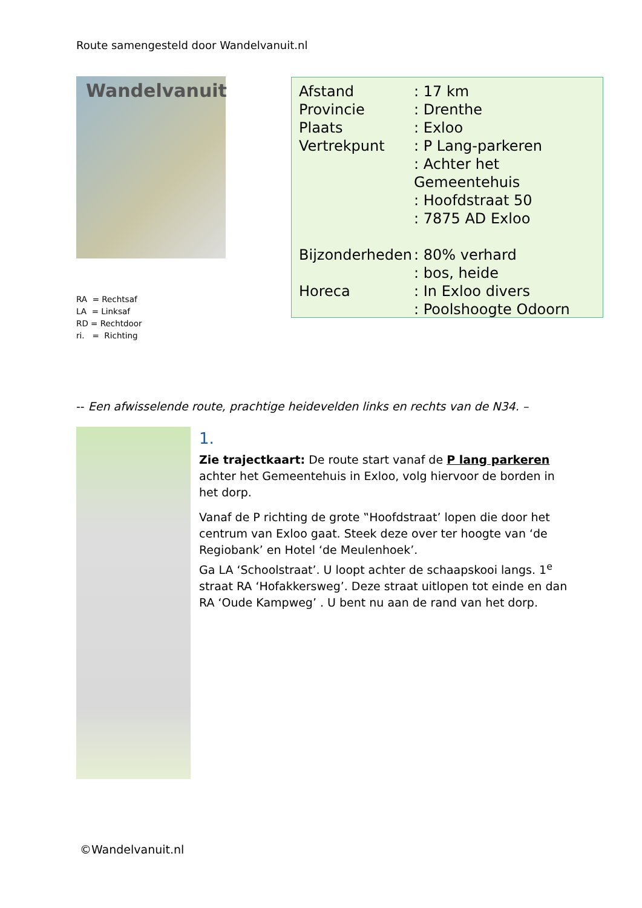Route samengesteld door Wandelvanuit.nl
Wandelvanuit
RA = Rechtsaf
LA = Linksaf
RD = Rechtdoor
ri. = Richting
| Afstand | : 17 km |
| Provincie | : Drenthe |
| Plaats | : Exloo |
| Vertrekpunt | : P Lang-parkeren |
| | : Achter het Gemeentehuis |
| | : Hoofdstraat 50 |
| | : 7875 AD Exloo |
| Bijzonderheden | : 80% verhard |
| | : bos, heide |
| Horeca | : In Exloo divers |
| | : Poolshoogte Odoorn |
-- Een afwisselende route, prachtige heidevelden links en rechts van de N34. –
1.
Zie trajectkaart: De route start vanaf de P lang parkeren achter het Gemeentehuis in Exloo, volg hiervoor de borden in het dorp.
Vanaf de P richting de grote ‟Hoofdstraat’ lopen die door het centrum van Exloo gaat. Steek deze over ter hoogte van ‘de Regiobank’ en Hotel ‘de Meulenhoek’.
Ga LA ‘Schoolstraat’. U loopt achter de schaapskooi langs. 1<sup>e</sup> straat RA ‘Hofakkersweg’. Deze straat uitlopen tot einde en dan RA ‘Oude Kampweg’ . U bent nu aan de rand van het dorp.
©Wandelvanuit.nl